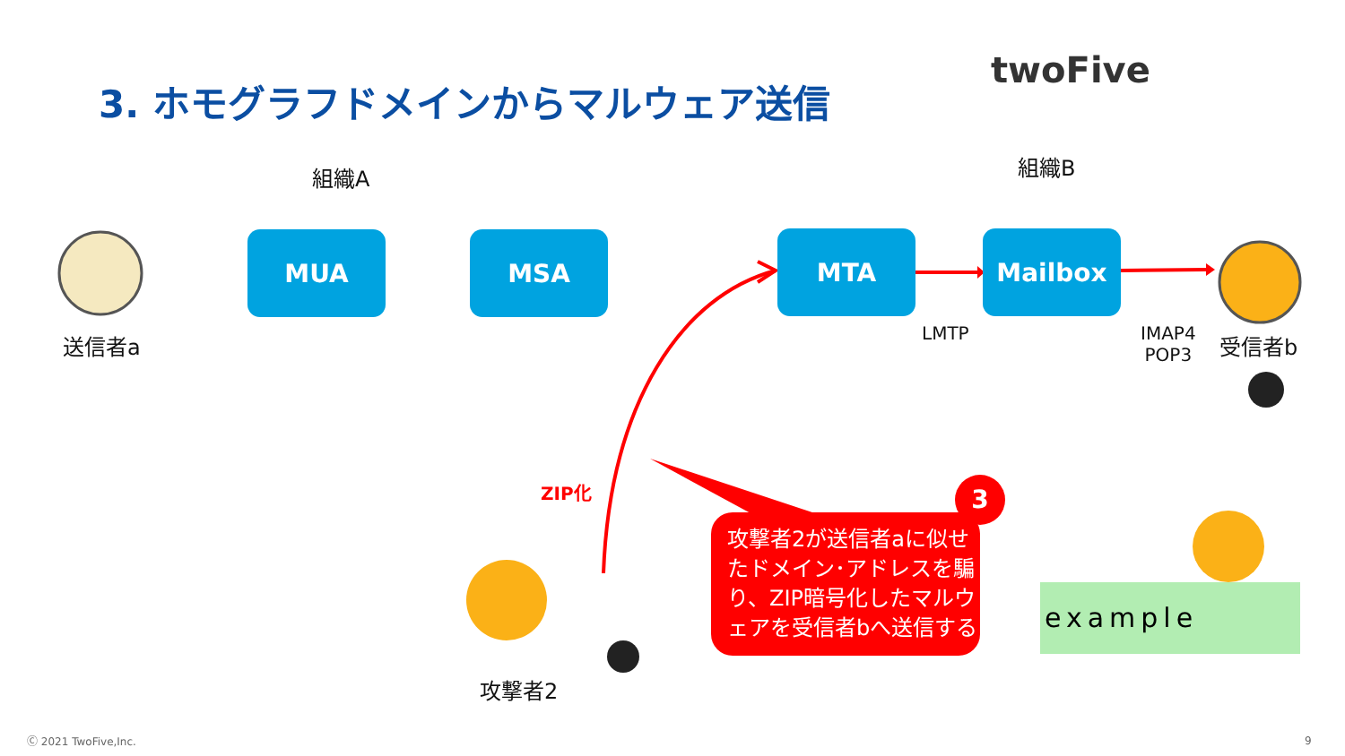3. ホモグラフドメインからマルウェア送信
twoFive
組織A 組織B
MUA MSA MTA Mailbox
送信者a 受信者b
LMTP
IMAP4
POP3
ZIP化
攻撃者2
攻撃者2が送信者aに似せたドメイン･アドレスを騙り、ZIP暗号化したマルウェアを受信者bへ送信する
3
example
Ⓒ 2021 TwoFive,Inc. 9